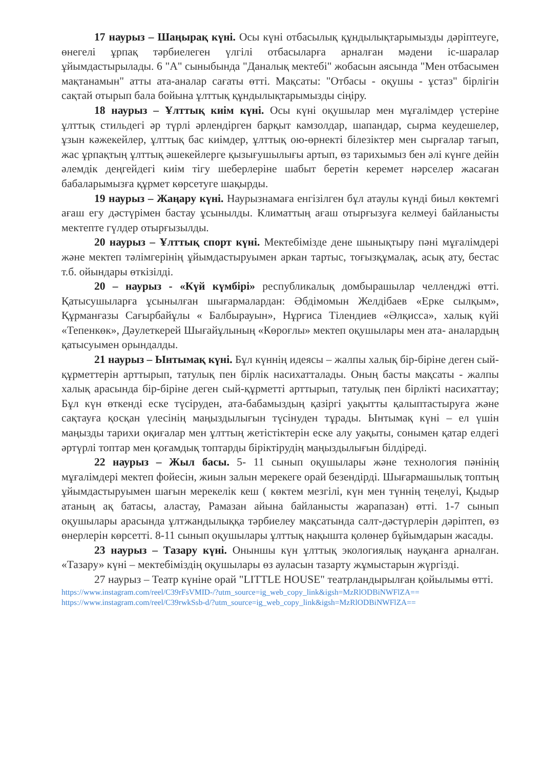17 наурыз – Шаңырақ күні. Осы күні отбасылық құндылықтарымызды дәріптеуге, өнегелі ұрпақ тәрбиелеген үлгілі отбасыларға арналған мәдени іс-шаралар ұйымдастырылады. 6 "А" сыныбында "Даналық мектебі" жобасын аясында "Мен отбасымен мақтанамын" атты ата-аналар сағаты өтті. Мақсаты: "Отбасы - оқушы - ұстаз" бірлігін сақтай отырып бала бойына ұлттық құндылықтарымызды сіңіру.
18 наурыз – Ұлттық киім күні. Осы күні оқушылар мен мұғалімдер үстеріне ұлттық стильдегі әр түрлі әрлендірген барқыт камзолдар, шапандар, сырма кеудешелер, ұзын кәжекейлер, ұлттық бас киімдер, ұлттық ою-өрнекті білезіктер мен сырғалар тағып, жас ұрпақтың ұлттық әшекейлерге қызығушылығы артып, өз тарихымыз бен әлі күнге дейін әлемдік деңгейдегі киім тігу шеберлеріне шабыт беретін керемет нәрселер жасаған бабаларымызға құрмет көрсетуге шақырды.
19 наурыз – Жаңару күні. Наурызнамаға енгізілген бұл атаулы күнді биыл көктемгі ағаш егу дәстүрімен бастау ұсынылды. Климаттың ағаш отырғызуға келмеуі байланысты мектепте гүлдер отырғызылды.
20 наурыз – Ұлттық спорт күні. Мектебімізде дене шынықтыру пәні мұғалімдері және мектеп тәлімгерінің ұйымдастыруымен аркан тартыс, тоғызқұмалақ, асық ату, бестас т.б. ойындары өткізілді.
20 – наурыз - «Күй күмбірі» республикалық домбырашылар челленджі өтті. Қатысушыларға ұсынылған шығармалардан: Әбдімомын Желдібаев «Ерке сылқым», Құрманғазы Сағырбайұлы « Балбырауын», Нұрғиса Тілендиев «Әлқисса», халық күйі «Тепенкөк», Дәулеткерей Шығайұлының «Көроғлы» мектеп оқушылары мен ата- аналардың қатысуымен орындалды.
21 наурыз – Ынтымақ күні. Бұл күннің идеясы – жалпы халық бір-біріне деген сый-құрметтерін арттырып, татулық пен бірлік насихатталады. Оның басты мақсаты - жалпы халық арасында бір-біріне деген сый-құрметті арттырып, татулық пен бірлікті насихаттау; Бұл күн өткенді еске түсіруден, ата-бабамыздың қазіргі уақытты қалыптастыруға және сақтауға қосқан үлесінің маңыздылығын түсінуден тұрады. Ынтымақ күні – ел үшін маңызды тарихи оқиғалар мен ұлттың жетістіктерін еске алу уақыты, сонымен қатар елдегі әртүрлі топтар мен қоғамдық топтарды біріктірудің маңыздылығын білдіреді.
22 наурыз – Жыл басы. 5- 11 сынып оқушылары және технология пәнінің мұғалімдері мектеп фойесін, жиын залын мерекеге орай безендірді. Шығармашылық топтың ұйымдастыруымен шағын мерекелік кеш ( көктем мезгілі, күн мен түннің теңелуі, Қыдыр атаның ақ батасы, аластау, Рамазан айына байланысты жарапазан) өтті. 1-7 сынып оқушылары арасында ұлтжандылыққа тәрбиелеу мақсатында салт-дәстүрлерін дәріптеп, өз өнерлерін көрсетті. 8-11 сынып оқушылары ұлттық нақышта қолөнер бұйымдарын жасады.
23 наурыз – Тазару күні. Оныншы күн ұлттық экологиялық науқанға арналған. «Тазару» күні – мектебіміздің оқушылары өз ауласын тазарту жұмыстарын жүргізді.
27 наурыз – Театр күніне орай "LITTLE HOUSE" театрландырылған қойылымы өтті.
https://www.instagram.com/reel/C39rFsVMID-/?utm_source=ig_web_copy_link&igsh=MzRlODBiNWFlZA==
https://www.instagram.com/reel/C39rwkSsb-d/?utm_source=ig_web_copy_link&igsh=MzRlODBiNWFlZA==